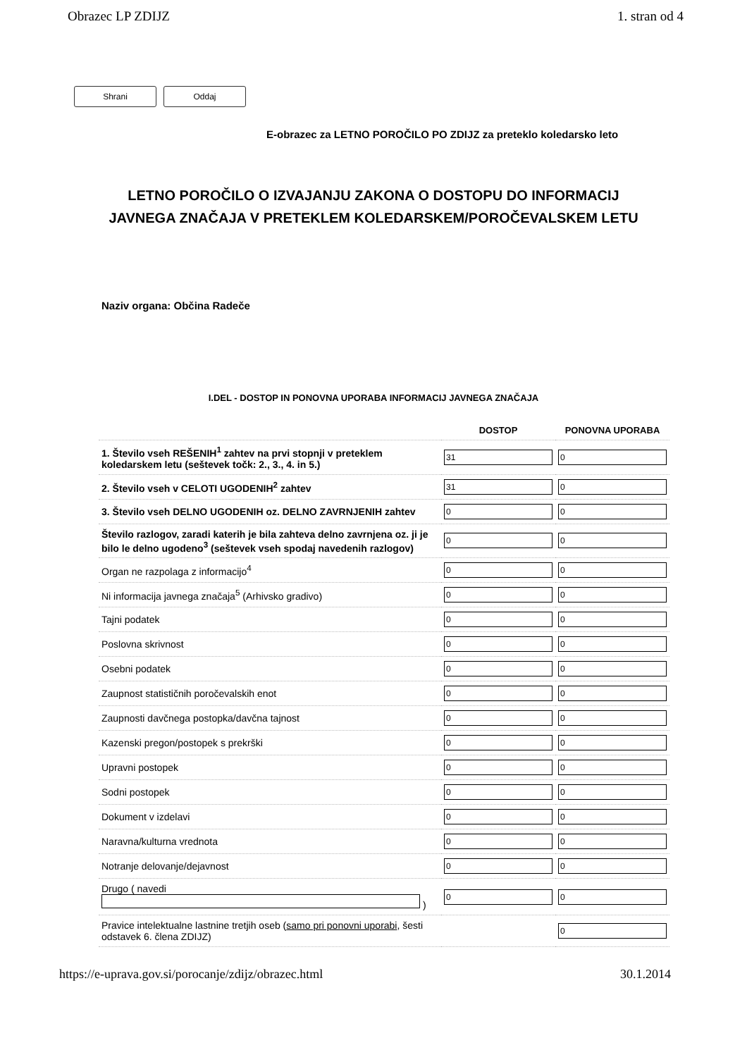Obrazec LP ZDIJZ 1. stran od 4
Shrani Oddaj
E-obrazec za LETNO POROČILO PO ZDIJZ za preteklo koledarsko leto
LETNO POROČILO O IZVAJANJU ZAKONA O DOSTOPU DO INFORMACIJ
JAVNEGA ZNAČAJA V PRETEKLEM KOLEDARSKEM/POROČEVALSKEM LETU
Naziv organa: Občina Radeče
I.DEL - DOSTOP IN PONOVNA UPORABA INFORMACIJ JAVNEGA ZNAČAJA
| | DOSTOP | PONOVNA UPORABA |
| --- | --- | --- |
| 1. Število vseh REŠENIH<sup>1</sup> zahtev na prvi stopnji v preteklem koledarskem letu (seštevek točk: 2., 3., 4. in 5.) | 31 | 0 |
| 2. Število vseh v CELOTI UGODENIH<sup>2</sup> zahtev | 31 | 0 |
| 3. Število vseh DELNO UGODENIH oz. DELNO ZAVRNJENIH zahtev | 0 | 0 |
| Število razlogov, zaradi katerih je bila zahteva delno zavrnjena oz. ji je bilo le delno ugodeno<sup>3</sup> (seštevek vseh spodaj navedenih razlogov) | 0 | 0 |
| Organ ne razpolaga z informacijo<sup>4</sup> | 0 | 0 |
| Ni informacija javnega značaja<sup>5</sup> (Arhivsko gradivo) | 0 | 0 |
| Tajni podatek | 0 | 0 |
| Poslovna skrivnost | 0 | 0 |
| Osebni podatek | 0 | 0 |
| Zaupnost statističnih poročevalskih enot | 0 | 0 |
| Zaupnosti davčnega postopka/davčna tajnost | 0 | 0 |
| Kazenski pregon/postopek s prekrški | 0 | 0 |
| Upravni postopek | 0 | 0 |
| Sodni postopek | 0 | 0 |
| Dokument v izdelavi | 0 | 0 |
| Naravna/kulturna vrednota | 0 | 0 |
| Notranje delovanje/dejavnost | 0 | 0 |
| Drugo ( navedi ) | 0 | 0 |
| Pravice intelektualne lastnine tretjih oseb ( samo pri ponovni uporabi , šesti odstavek 6. člena ZDIJZ) | | 0 |
https://e-uprava.gov.si/porocanje/zdijz/obrazec.html 30.1.2014